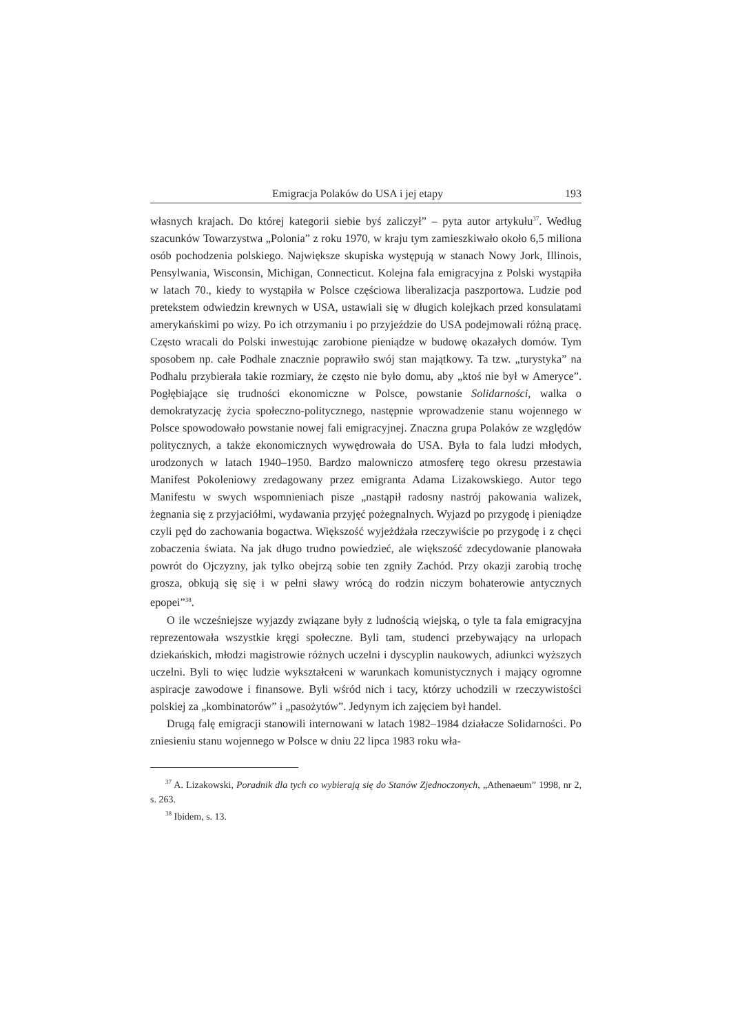Emigracja Polaków do USA i jej etapy 193
własnych krajach. Do której kategorii siebie byś zaliczył” – pyta autor artykułu<sup>37</sup>. Według szacunków Towarzystwa „Polonia” z roku 1970, w kraju tym zamieszkiwało około 6,5 miliona osób pochodzenia polskiego. Największe skupiska występują w stanach Nowy Jork, Illinois, Pensylwania, Wisconsin, Michigan, Connecticut. Kolejna fala emigracyjna z Polski wystąpiła w latach 70., kiedy to wystąpiła w Polsce częściowa liberalizacja paszportowa. Ludzie pod pretekstem odwiedzin krewnych w USA, ustawiali się w długich kolejkach przed konsulatami amerykańskimi po wizy. Po ich otrzymaniu i po przyjeździe do USA podejmowali różną pracę. Często wracali do Polski inwestując zarobione pieniądze w budowę okazałych domów. Tym sposobem np. całe Podhale znacznie poprawiło swój stan majątkowy. Ta tzw. „turystyka” na Podhalu przybierała takie rozmiary, że często nie było domu, aby „ktoś nie był w Ameryce”. Pogłębiające się trudności ekonomiczne w Polsce, powstanie Solidarności, walka o demokratyzację życia społeczno-politycznego, następnie wprowadzenie stanu wojennego w Polsce spowodowało powstanie nowej fali emigracyjnej. Znaczna grupa Polaków ze względów politycznych, a także ekonomicznych wywędrowała do USA. Była to fala ludzi młodych, urodzonych w latach 1940–1950. Bardzo malowniczo atmosferę tego okresu przestawia Manifest Pokoleniowy zredagowany przez emigranta Adama Lizakowskiego. Autor tego Manifestu w swych wspomnieniach pisze „nastąpił radosny nastrój pakowania walizek, żegnania się z przyjaciółmi, wydawania przyjęć pożegnalnych. Wyjazd po przygodę i pieniądze czyli pęd do zachowania bogactwa. Większość wyjeżdżała rzeczywiście po przygodę i z chęci zobaczenia świata. Na jak długo trudno powiedzieć, ale większość zdecydowanie planowała powrót do Ojczyzny, jak tylko obejrzą sobie ten zgniły Zachód. Przy okazji zarobią trochę grosza, obkują się się i w pełni sławy wrócą do rodzin niczym bohaterowie antycznych epopei”<sup>38</sup>.
O ile wcześniejsze wyjazdy związane były z ludnością wiejską, o tyle ta fala emigracyjna reprezentowała wszystkie kręgi społeczne. Byli tam, studenci przebywający na urlopach dziekańskich, młodzi magistrowie różnych uczelni i dyscyplin naukowych, adiunkci wyższych uczelni. Byli to więc ludzie wykształceni w warunkach komunistycznych i mający ogromne aspiracje zawodowe i finansowe. Byli wśród nich i tacy, którzy uchodzili w rzeczywistości polskiej za „kombinatorów” i „pasożytów”. Jedynym ich zajęciem był handel.
Drugą falę emigracji stanowili internowani w latach 1982–1984 działacze Solidarności. Po zniesieniu stanu wojennego w Polsce w dniu 22 lipca 1983 roku wła-
<sup>37</sup> A. Lizakowski, Poradnik dla tych co wybierają się do Stanów Zjednoczonych, „Athenaeum” 1998, nr 2, s. 263.
<sup>38</sup> Ibidem, s. 13.